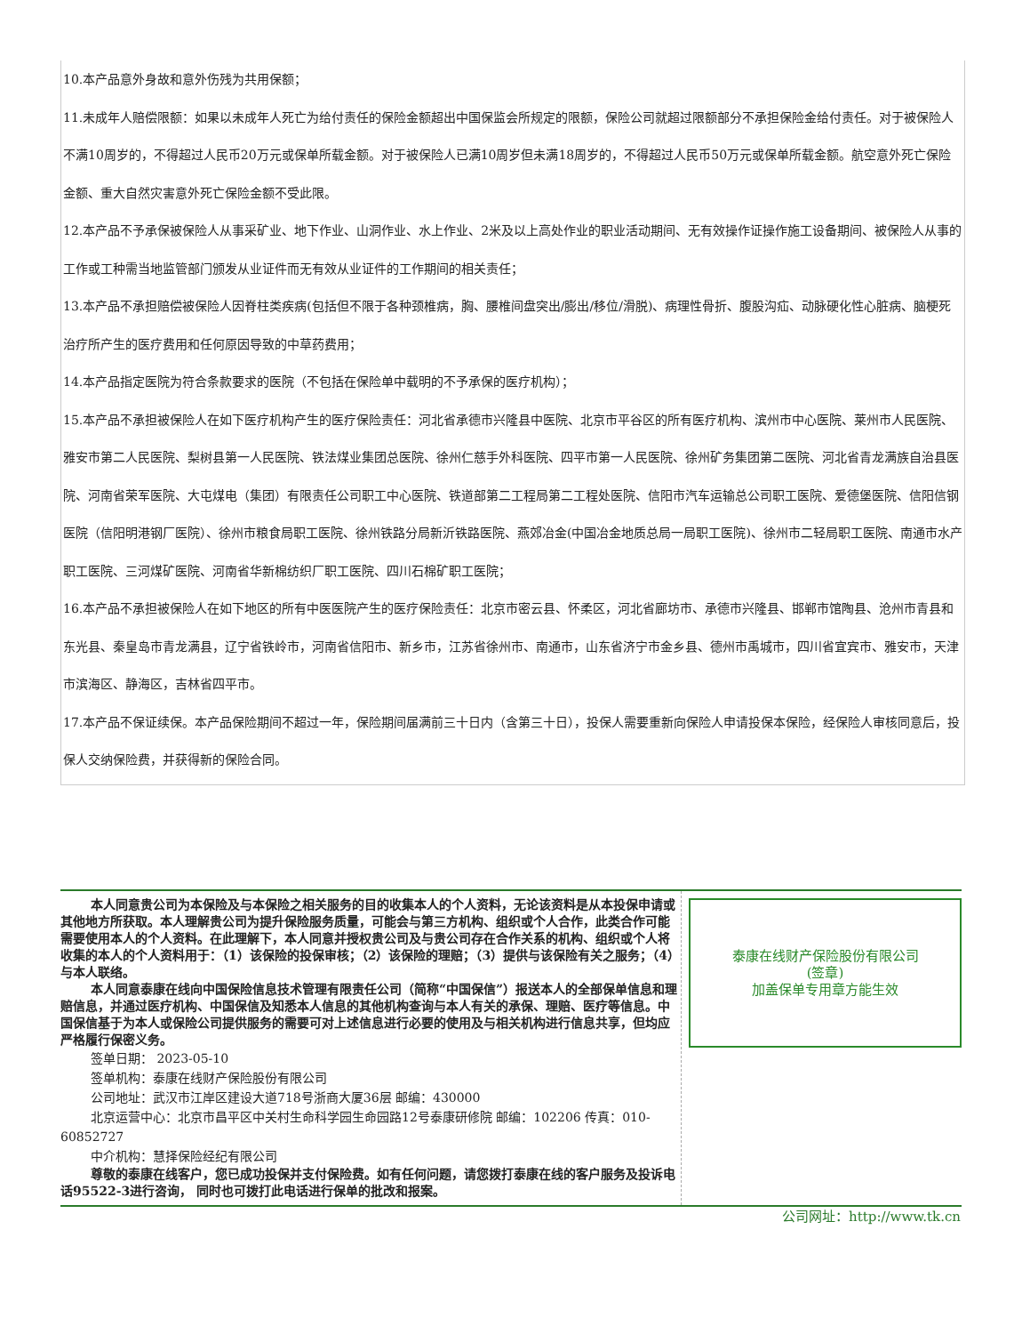10.本产品意外身故和意外伤残为共用保额；
11.未成年人赔偿限额：如果以未成年人死亡为给付责任的保险金额超出中国保监会所规定的限额，保险公司就超过限额部分不承担保险金给付责任。对于被保险人不满10周岁的，不得超过人民币20万元或保单所载金额。对于被保险人已满10周岁但未满18周岁的，不得超过人民币50万元或保单所载金额。航空意外死亡保险金额、重大自然灾害意外死亡保险金额不受此限。
12.本产品不予承保被保险人从事采矿业、地下作业、山洞作业、水上作业、2米及以上高处作业的职业活动期间、无有效操作证操作施工设备期间、被保险人从事的工作或工种需当地监管部门颁发从业证件而无有效从业证件的工作期间的相关责任；
13.本产品不承担赔偿被保险人因脊柱类疾病(包括但不限于各种颈椎病，胸、腰椎间盘突出/膨出/移位/滑脱)、病理性骨折、腹股沟疝、动脉硬化性心脏病、脑梗死治疗所产生的医疗费用和任何原因导致的中草药费用；
14.本产品指定医院为符合条款要求的医院（不包括在保险单中载明的不予承保的医疗机构）；
15.本产品不承担被保险人在如下医疗机构产生的医疗保险责任：河北省承德市兴隆县中医院、北京市平谷区的所有医疗机构、滨州市中心医院、莱州市人民医院、雅安市第二人民医院、梨树县第一人民医院、铁法煤业集团总医院、徐州仁慈手外科医院、四平市第一人民医院、徐州矿务集团第二医院、河北省青龙满族自治县医院、河南省荣军医院、大屯煤电（集团）有限责任公司职工中心医院、铁道部第二工程局第二工程处医院、信阳市汽车运输总公司职工医院、爱德堡医院、信阳信钢医院（信阳明港钢厂医院）、徐州市粮食局职工医院、徐州铁路分局新沂铁路医院、燕郊冶金(中国冶金地质总局一局职工医院)、徐州市二轻局职工医院、南通市水产职工医院、三河煤矿医院、河南省华新棉纺织厂职工医院、四川石棉矿职工医院；
16.本产品不承担被保险人在如下地区的所有中医医院产生的医疗保险责任：北京市密云县、怀柔区，河北省廊坊市、承德市兴隆县、邯郸市馆陶县、沧州市青县和东光县、秦皇岛市青龙满县，辽宁省铁岭市，河南省信阳市、新乡市，江苏省徐州市、南通市，山东省济宁市金乡县、德州市禹城市，四川省宜宾市、雅安市，天津市滨海区、静海区，吉林省四平市。
17.本产品不保证续保。本产品保险期间不超过一年，保险期间届满前三十日内（含第三十日），投保人需要重新向保险人申请投保本保险，经保险人审核同意后，投保人交纳保险费，并获得新的保险合同。
本人同意贵公司为本保险及与本保险之相关服务的目的收集本人的个人资料，无论该资料是从本投保申请或其他地方所获取。本人理解贵公司为提升保险服务质量，可能会与第三方机构、组织或个人合作，此类合作可能需要使用本人的个人资料。在此理解下，本人同意并授权贵公司及与贵公司存在合作关系的机构、组织或个人将收集的本人的个人资料用于：（1）该保险的投保审核；（2）该保险的理赔；（3）提供与该保险有关之服务；（4）与本人联络。
本人同意泰康在线向中国保险信息技术管理有限责任公司（简称“中国保信”）报送本人的全部保单信息和理赔信息，并通过医疗机构、中国保信及知悉本人信息的其他机构查询与本人有关的承保、理赔、医疗等信息。中国保信基于为本人或保险公司提供服务的需要可对上述信息进行必要的使用及与相关机构进行信息共享，但均应严格履行保密义务。
签单日期： 2023-05-10
签单机构：泰康在线财产保险股份有限公司
公司地址：武汉市江岸区建设大道718号浙商大厦36层 邮编：430000
北京运营中心：北京市昌平区中关村生命科学园生命园路12号泰康研修院 邮编：102206 传真：010-60852727
中介机构：慧择保险经纪有限公司
尊敬的泰康在线客户，您已成功投保并支付保险费。如有任何问题，请您拨打泰康在线的客户服务及投诉电话95522-3进行咨询， 同时也可拨打此电话进行保单的批改和报案。
泰康在线财产保险股份有限公司
(签章)
加盖保单专用章方能生效
公司网址：http://www.tk.cn